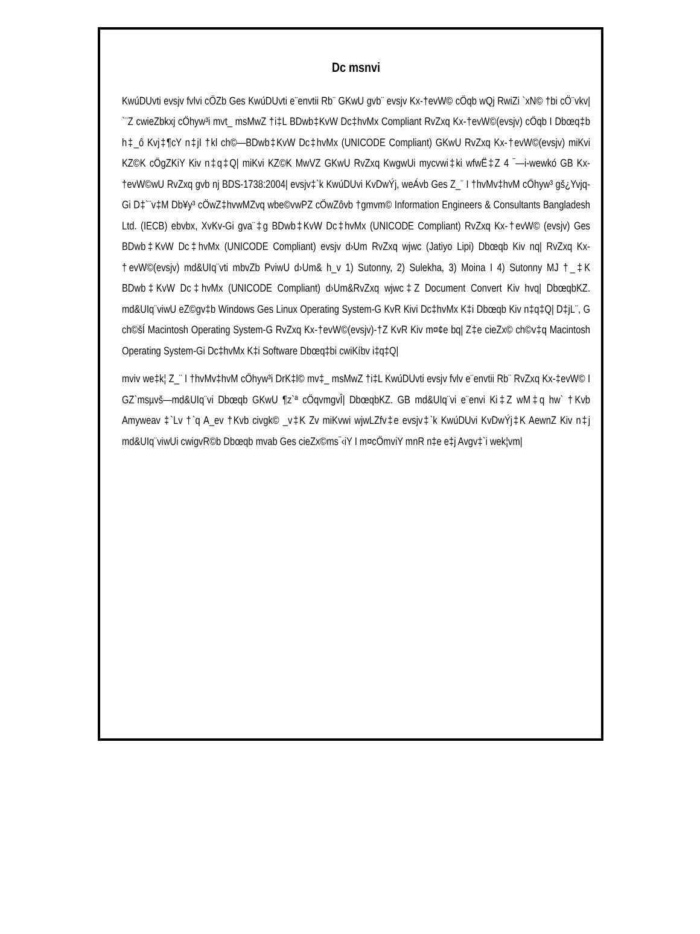Dc msnvi
KwúDUvti evsjv fvlvi cÖZb Ges KwúDUvti e¨envtii Rb¨ GKwU gvb¨ evsjv Kx-†evW© cÖqb wQj RwiZi `xN© †bi cÖ¨vkv| `¨Z cwieZbkxj cÖhyw³i mvt_ msMwZ †i‡L BDwb‡KvW Dc‡hvMx Compliant RvZxq Kx-†evW©(evsjv) cÖqb I Dbœq‡b h‡_ô Kvj‡¶cY n‡jI †kl ch©—BDwb‡KvW Dc‡hvMx (UNICODE Compliant) GKwU RvZxq Kx-†evW©(evsjv) miKvi KZ©K cÖgZKiY Kiv n‡q‡Q| miKvi KZ©K MwVZ GKwU RvZxq KwgwUi mycvwi‡ki wfwË‡Z 4 ¯—i-wewkó GB Kx-†evW©wU RvZxq gvb nj BDS-1738:2004| evsjv‡`k KwúDUvi KvDwÝj, weÁvb Ges Z_¨ I †hvMv‡hvM cÖhyw³ gš¿Yvjq-Gi D‡`¨v‡M Db¥y³ cÖwZ‡hvwMZvq wbe©vwPZ cÖwZôvb †gmvm© Information Engineers & Consultants Bangladesh Ltd. (IECB) ebvbx, XvKv-Gi gva¨‡g BDwb‡KvW Dc‡hvMx (UNICODE Compliant) RvZxq Kx-†evW© (evsjv) Ges BDwb‡KvW Dc‡hvMx (UNICODE Compliant) evsjv d›Um RvZxq wjwc (Jatiyo Lipi) Dbœqb Kiv nq| RvZxq Kx-†evW©(evsjv) md&UIq¨vti mbvZb PviwU d›Um& h_v 1) Sutonny, 2) Sulekha, 3) Moina I 4) Sutonny MJ †_‡K BDwb‡KvW Dc‡hvMx (UNICODE Compliant) d›Um&RvZxq wjwc‡Z Document Convert Kiv hvq| DbœqbKZ. md&UIq¨viwU eZ©gv‡b Windows Ges Linux Operating System-G KvR Kivi Dc‡hvMx K‡i Dbœqb Kiv n‡q‡Q| D‡jL¨, G ch©šÍ Macintosh Operating System-G RvZxq Kx-†evW©(evsjv)-†Z KvR Kiv m¤¢e bq| Z‡e cieZx© ch©v‡q Macintosh Operating System-Gi Dc‡hvMx K‡i Software Dbœq‡bi cwiKíbv i‡q‡Q|
mviv we‡k¦ Z_¨ I †hvMv‡hvM cÖhyw³i DrK‡l© mv‡_ msMwZ †i‡L KwúDUvti evsjv fvlv e¨envtii Rb¨ RvZxq Kx-‡evW© I GZ`msµvš—md&UIq¨vi Dbœqb GKwU ¶z`ª cÖqvmgvÎ| DbœqbKZ. GB md&UIq¨vi e¨envi Ki‡Z wM‡q hw` †Kvb Amyweav ‡`Lv †`q A_ev †Kvb civgk© _v‡K Zv miKvwi wjwLZfv‡e evsjv‡`k KwúDUvi KvDwÝj‡K AewnZ Kiv n‡j md&UIq¨viwUi cwigvR©b Dbœqb mvab Ges cieZx©ms¯‹iY I m¤cÖmviY mnR n‡e e‡j Avgv‡`i wek¦vm|